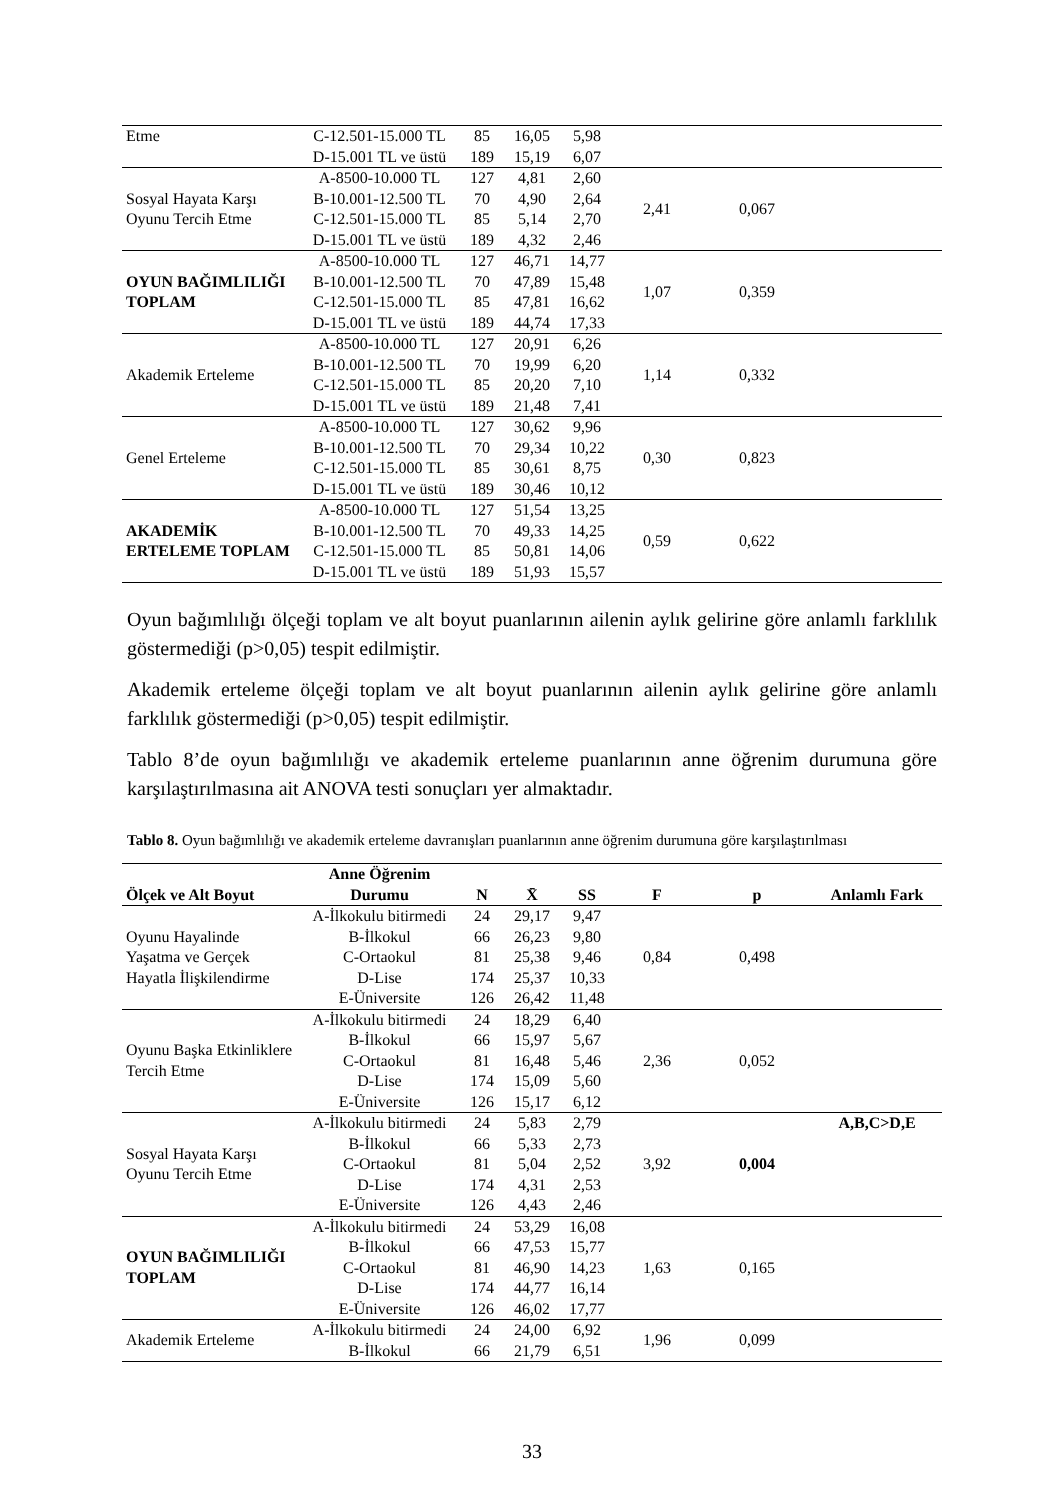| Etme | C-12.501-15.000 TL | 85 | 16,05 | 5,98 | | | |
| | D-15.001 TL ve üstü | 189 | 15,19 | 6,07 | | | |
| Sosyal Hayata Karşı Oyunu Tercih Etme | A-8500-10.000 TL | 127 | 4,81 | 2,60 | 2,41 | 0,067 | |
| | B-10.001-12.500 TL | 70 | 4,90 | 2,64 | | | |
| | C-12.501-15.000 TL | 85 | 5,14 | 2,70 | | | |
| | D-15.001 TL ve üstü | 189 | 4,32 | 2,46 | | | |
| OYUN BAĞIMLILIĞI TOPLAM | A-8500-10.000 TL | 127 | 46,71 | 14,77 | 1,07 | 0,359 | |
| | B-10.001-12.500 TL | 70 | 47,89 | 15,48 | | | |
| | C-12.501-15.000 TL | 85 | 47,81 | 16,62 | | | |
| | D-15.001 TL ve üstü | 189 | 44,74 | 17,33 | | | |
| Akademik Erteleme | A-8500-10.000 TL | 127 | 20,91 | 6,26 | 1,14 | 0,332 | |
| | B-10.001-12.500 TL | 70 | 19,99 | 6,20 | | | |
| | C-12.501-15.000 TL | 85 | 20,20 | 7,10 | | | |
| | D-15.001 TL ve üstü | 189 | 21,48 | 7,41 | | | |
| Genel Erteleme | A-8500-10.000 TL | 127 | 30,62 | 9,96 | 0,30 | 0,823 | |
| | B-10.001-12.500 TL | 70 | 29,34 | 10,22 | | | |
| | C-12.501-15.000 TL | 85 | 30,61 | 8,75 | | | |
| | D-15.001 TL ve üstü | 189 | 30,46 | 10,12 | | | |
| AKADEMİK ERTELEME TOPLAM | A-8500-10.000 TL | 127 | 51,54 | 13,25 | 0,59 | 0,622 | |
| | B-10.001-12.500 TL | 70 | 49,33 | 14,25 | | | |
| | C-12.501-15.000 TL | 85 | 50,81 | 14,06 | | | |
| | D-15.001 TL ve üstü | 189 | 51,93 | 15,57 | | | |
Oyun bağımlılığı ölçeği toplam ve alt boyut puanlarının ailenin aylık gelirine göre anlamlı farklılık göstermediği (p>0,05) tespit edilmiştir.
Akademik erteleme ölçeği toplam ve alt boyut puanlarının ailenin aylık gelirine göre anlamlı farklılık göstermediği (p>0,05) tespit edilmiştir.
Tablo 8’de oyun bağımlılığı ve akademik erteleme puanlarının anne öğrenim durumuna göre karşılaştırılmasına ait ANOVA testi sonuçları yer almaktadır.
Tablo 8. Oyun bağımlılığı ve akademik erteleme davranışları puanlarının anne öğrenim durumuna göre karşılaştırılması
| Ölçek ve Alt Boyut | Anne Öğrenim Durumu | N | X̄ | SS | F | p | Anlamlı Fark |
| --- | --- | --- | --- | --- | --- | --- | --- |
| Oyunu Hayalinde Yaşatma ve Gerçek Hayatla İlişkilendirme | A-İlkokulu bitirmedi | 24 | 29,17 | 9,47 | 0,84 | 0,498 | |
| | B-İlkokul | 66 | 26,23 | 9,80 | | | |
| | C-Ortaokul | 81 | 25,38 | 9,46 | | | |
| | D-Lise | 174 | 25,37 | 10,33 | | | |
| | E-Üniversite | 126 | 26,42 | 11,48 | | | |
| Oyunu Başka Etkinliklere Tercih Etme | A-İlkokulu bitirmedi | 24 | 18,29 | 6,40 | 2,36 | 0,052 | |
| | B-İlkokul | 66 | 15,97 | 5,67 | | | |
| | C-Ortaokul | 81 | 16,48 | 5,46 | | | |
| | D-Lise | 174 | 15,09 | 5,60 | | | |
| | E-Üniversite | 126 | 15,17 | 6,12 | | | |
| Sosyal Hayata Karşı Oyunu Tercih Etme | A-İlkokulu bitirmedi | 24 | 5,83 | 2,79 | 3,92 | 0,004 | A,B,C>D,E |
| | B-İlkokul | 66 | 5,33 | 2,73 | | | |
| | C-Ortaokul | 81 | 5,04 | 2,52 | | | |
| | D-Lise | 174 | 4,31 | 2,53 | | | |
| | E-Üniversite | 126 | 4,43 | 2,46 | | | |
| OYUN BAĞIMLILIĞI TOPLAM | A-İlkokulu bitirmedi | 24 | 53,29 | 16,08 | 1,63 | 0,165 | |
| | B-İlkokul | 66 | 47,53 | 15,77 | | | |
| | C-Ortaokul | 81 | 46,90 | 14,23 | | | |
| | D-Lise | 174 | 44,77 | 16,14 | | | |
| | E-Üniversite | 126 | 46,02 | 17,77 | | | |
| Akademik Erteleme | A-İlkokulu bitirmedi | 24 | 24,00 | 6,92 | 1,96 | 0,099 | |
| | B-İlkokul | 66 | 21,79 | 6,51 | | | |
33